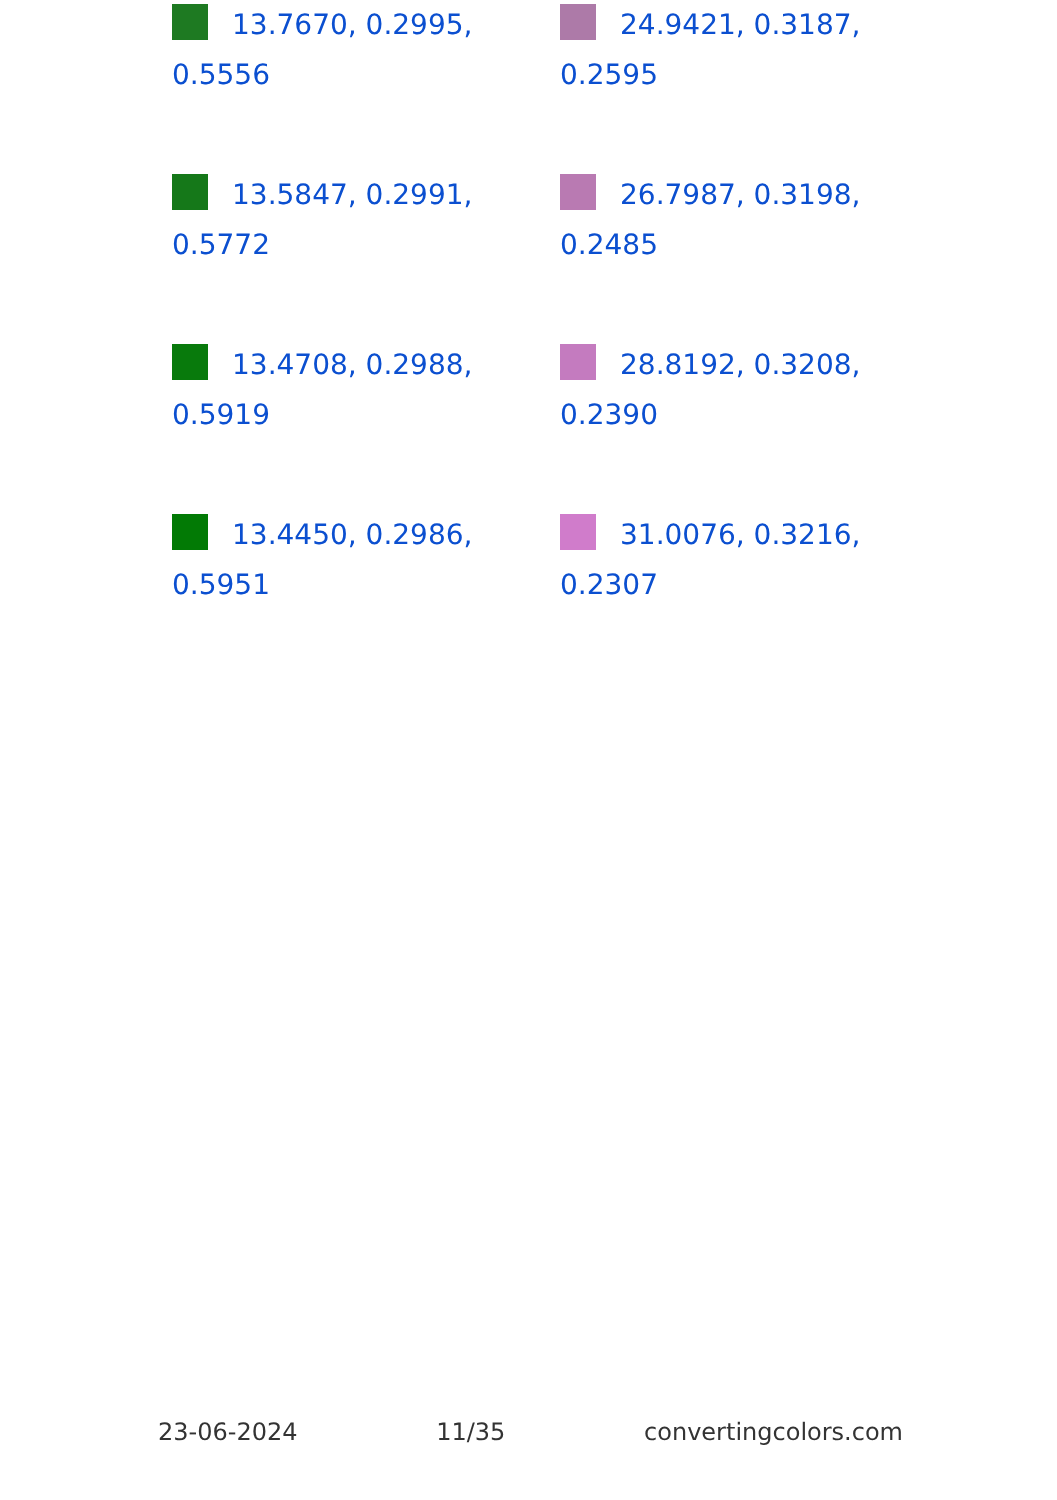13.7670, 0.2995, 0.5556
24.9421, 0.3187, 0.2595
13.5847, 0.2991, 0.5772
26.7987, 0.3198, 0.2485
13.4708, 0.2988, 0.5919
28.8192, 0.3208, 0.2390
13.4450, 0.2986, 0.5951
31.0076, 0.3216, 0.2307
23-06-2024 11/35 convertingcolors.com